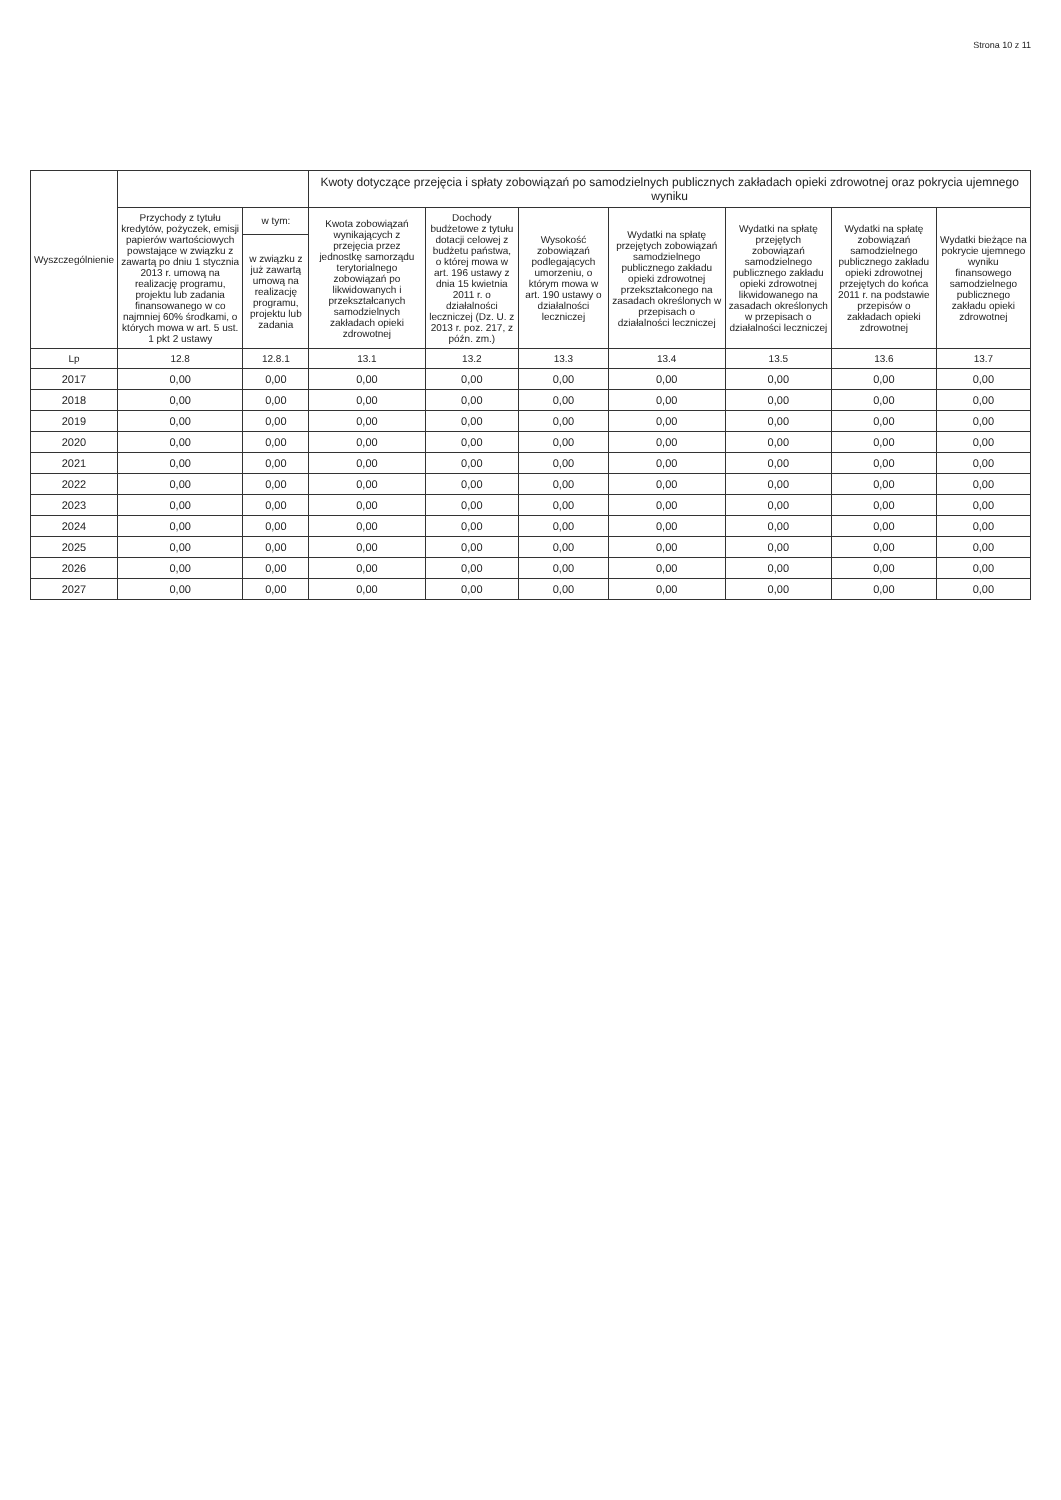Strona 10 z 11
| Wyszczególnienie | | | Kwoty dotyczące przejęcia i spłaty zobowiązań po samodzielnych publicznych zakładach opieki zdrowotnej oraz pokrycia ujemnego wyniku | | | | | | |
| --- | --- | --- | --- | --- | --- | --- | --- | --- | --- |
| | Przychody z tytułu kredytów, pożyczek, emisji papierów wartościowych powstające w związku z zawartą po dniu 1 stycznia 2013 r. umową na realizację programu, projektu lub zadania finansowanego w co najmniej 60% środkami, o których mowa w art. 5 ust. 1 pkt 2 ustawy | w tym: | Kwota zobowiązań wynikających z przejęcia przez jednostkę samorządu terytorialnego zobowiązań po likwidowanych i przekształcanych samodzielnych zakładach opieki zdrowotnej | Dochody budżetowe z tytułu dotacji celowej z budżetu państwa, o której mowa w art. 196 ustawy z dnia 15 kwietnia 2011 r. o działalności leczniczej (Dz. U. z 2013 r. poz. 217, z późn. zm.) | Wysokość zobowiązań podlegających umorzeniu, o którym mowa w art. 190 ustawy o działalności leczniczej | Wydatki na spłatę przejętych zobowiązań samodzielnego publicznego zakładu opieki zdrowotnej przekształconego na zasadach określonych w przepisach o działalności leczniczej | Wydatki na spłatę przejętych zobowiązań samodzielnego publicznego zakładu opieki zdrowotnej likwidowanego na zasadach określonych w przepisach o działalności leczniczej | Wydatki na spłatę zobowiązań samodzielnego publicznego zakładu opieki zdrowotnej przejętych do końca 2011 r. na podstawie przepisów o zakładach opieki zdrowotnej | Wydatki bieżące na pokrycie ujemnego wyniku finansowego samodzielnego publicznego zakładu opieki zdrowotnej |
| | | w związku z już zawartą umową na realizację programu, projektu lub zadania | | | | | | | |
| Lp | 12.8 | 12.8.1 | 13.1 | 13.2 | 13.3 | 13.4 | 13.5 | 13.6 | 13.7 |
| 2017 | 0,00 | 0,00 | 0,00 | 0,00 | 0,00 | 0,00 | 0,00 | 0,00 | 0,00 |
| 2018 | 0,00 | 0,00 | 0,00 | 0,00 | 0,00 | 0,00 | 0,00 | 0,00 | 0,00 |
| 2019 | 0,00 | 0,00 | 0,00 | 0,00 | 0,00 | 0,00 | 0,00 | 0,00 | 0,00 |
| 2020 | 0,00 | 0,00 | 0,00 | 0,00 | 0,00 | 0,00 | 0,00 | 0,00 | 0,00 |
| 2021 | 0,00 | 0,00 | 0,00 | 0,00 | 0,00 | 0,00 | 0,00 | 0,00 | 0,00 |
| 2022 | 0,00 | 0,00 | 0,00 | 0,00 | 0,00 | 0,00 | 0,00 | 0,00 | 0,00 |
| 2023 | 0,00 | 0,00 | 0,00 | 0,00 | 0,00 | 0,00 | 0,00 | 0,00 | 0,00 |
| 2024 | 0,00 | 0,00 | 0,00 | 0,00 | 0,00 | 0,00 | 0,00 | 0,00 | 0,00 |
| 2025 | 0,00 | 0,00 | 0,00 | 0,00 | 0,00 | 0,00 | 0,00 | 0,00 | 0,00 |
| 2026 | 0,00 | 0,00 | 0,00 | 0,00 | 0,00 | 0,00 | 0,00 | 0,00 | 0,00 |
| 2027 | 0,00 | 0,00 | 0,00 | 0,00 | 0,00 | 0,00 | 0,00 | 0,00 | 0,00 |